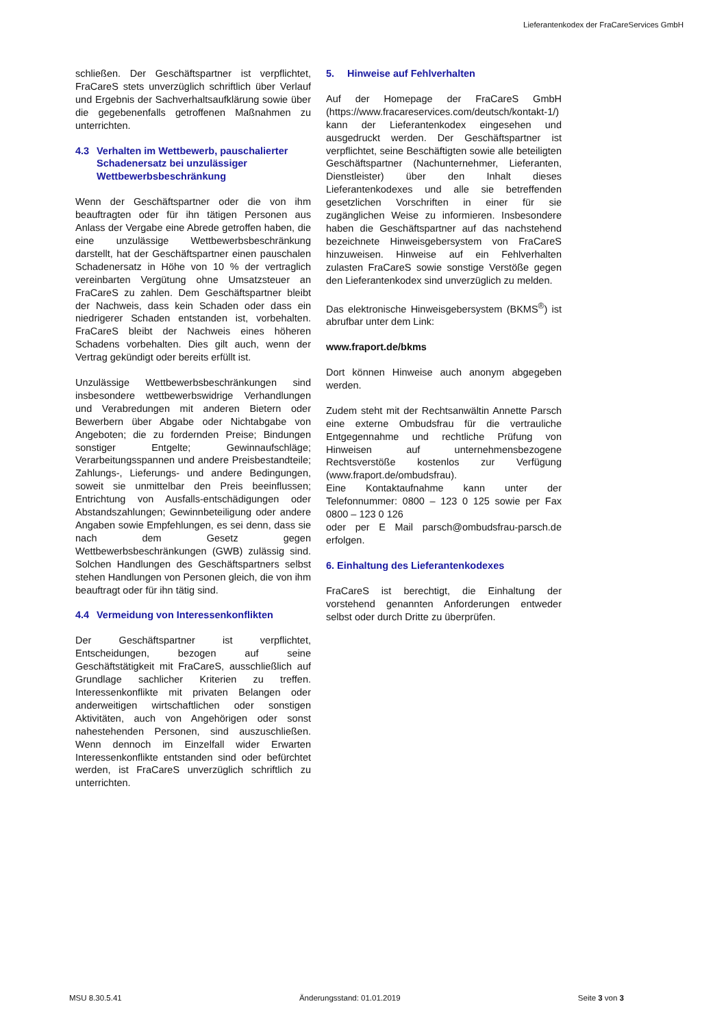Lieferantenkodex der FraCareServices GmbH
schließen. Der Geschäftspartner ist verpflichtet, FraCareS stets unverzüglich schriftlich über Verlauf und Ergebnis der Sachverhaltsaufklärung sowie über die gegebenenfalls getroffenen Maßnahmen zu unterrichten.
4.3 Verhalten im Wettbewerb, pauschalierter Schadenersatz bei unzulässiger Wettbewerbsbeschränkung
Wenn der Geschäftspartner oder die von ihm beauftragten oder für ihn tätigen Personen aus Anlass der Vergabe eine Abrede getroffen haben, die eine unzulässige Wettbewerbsbeschränkung darstellt, hat der Geschäftspartner einen pauschalen Schadenersatz in Höhe von 10 % der vertraglich vereinbarten Vergütung ohne Umsatzsteuer an FraCareS zu zahlen. Dem Geschäftspartner bleibt der Nachweis, dass kein Schaden oder dass ein niedrigerer Schaden entstanden ist, vorbehalten. FraCareS bleibt der Nachweis eines höheren Schadens vorbehalten. Dies gilt auch, wenn der Vertrag gekündigt oder bereits erfüllt ist.
Unzulässige Wettbewerbsbeschränkungen sind insbesondere wettbewerbswidrige Verhandlungen und Verabredungen mit anderen Bietern oder Bewerbern über Abgabe oder Nichtabgabe von Angeboten; die zu fordernden Preise; Bindungen sonstiger Entgelte; Gewinnaufschläge; Verarbeitungsspannen und andere Preisbestandteile; Zahlungs-, Lieferungs- und andere Bedingungen, soweit sie unmittelbar den Preis beeinflussen; Entrichtung von Ausfalls-entschädigungen oder Abstandszahlungen; Gewinnbeteiligung oder andere Angaben sowie Empfehlungen, es sei denn, dass sie nach dem Gesetz gegen Wettbewerbsbeschränkungen (GWB) zulässig sind. Solchen Handlungen des Geschäftspartners selbst stehen Handlungen von Personen gleich, die von ihm beauftragt oder für ihn tätig sind.
4.4 Vermeidung von Interessenkonflikten
Der Geschäftspartner ist verpflichtet, Entscheidungen, bezogen auf seine Geschäftstätigkeit mit FraCareS, ausschließlich auf Grundlage sachlicher Kriterien zu treffen. Interessenkonflikte mit privaten Belangen oder anderweitigen wirtschaftlichen oder sonstigen Aktivitäten, auch von Angehörigen oder sonst nahestehenden Personen, sind auszuschließen. Wenn dennoch im Einzelfall wider Erwarten Interessenkonflikte entstanden sind oder befürchtet werden, ist FraCareS unverzüglich schriftlich zu unterrichten.
5. Hinweise auf Fehlverhalten
Auf der Homepage der FraCareS GmbH (https://www.fracareservices.com/deutsch/kontakt-1/) kann der Lieferantenkodex eingesehen und ausgedruckt werden. Der Geschäftspartner ist verpflichtet, seine Beschäftigten sowie alle beteiligten Geschäftspartner (Nachunternehmer, Lieferanten, Dienstleister) über den Inhalt dieses Lieferantenkodexes und alle sie betreffenden gesetzlichen Vorschriften in einer für sie zugänglichen Weise zu informieren. Insbesondere haben die Geschäftspartner auf das nachstehend bezeichnete Hinweisgebersystem von FraCareS hinzuweisen. Hinweise auf ein Fehlverhalten zulasten FraCareS sowie sonstige Verstöße gegen den Lieferantenkodex sind unverzüglich zu melden.
Das elektronische Hinweisgebersystem (BKMS<sup>®</sup>) ist abrufbar unter dem Link:
www.fraport.de/bkms
Dort können Hinweise auch anonym abgegeben werden.
Zudem steht mit der Rechtsanwältin Annette Parsch eine externe Ombudsfrau für die vertrauliche Entgegennahme und rechtliche Prüfung von Hinweisen auf unternehmensbezogene Rechtsverstöße kostenlos zur Verfügung (www.fraport.de/ombudsfrau).
Eine Kontaktaufnahme kann unter der Telefonnummer: 0800 – 123 0 125 sowie per Fax 0800 – 123 0 126
oder per E Mail parsch@ombudsfrau-parsch.de erfolgen.
6. Einhaltung des Lieferantenkodexes
FraCareS ist berechtigt, die Einhaltung der vorstehend genannten Anforderungen entweder selbst oder durch Dritte zu überprüfen.
MSU 8.30.5.41 Änderungsstand: 01.01.2019 Seite 3 von 3